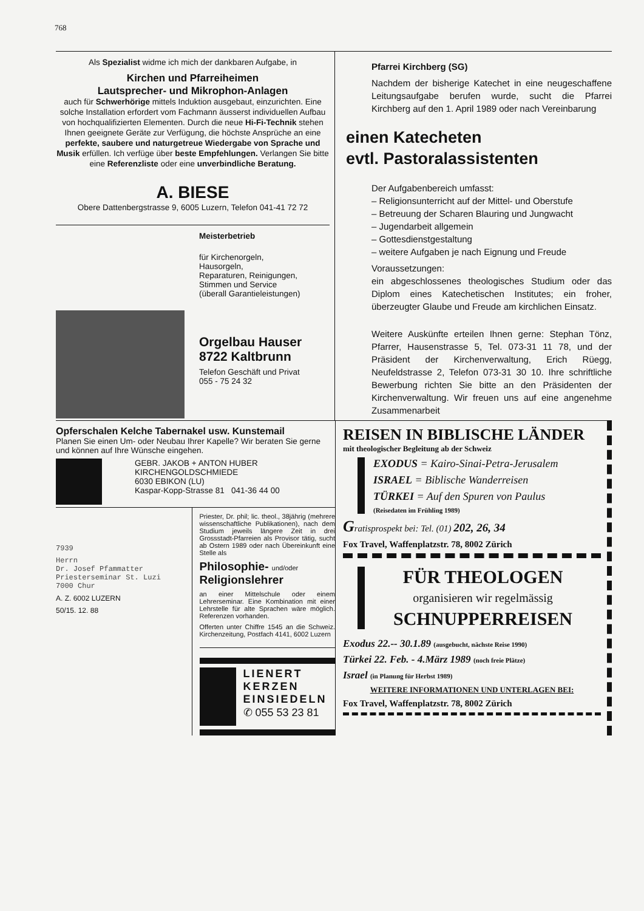768
Als Spezialist widme ich mich der dankbaren Aufgabe, in
Kirchen und Pfarreiheimen
Lautsprecher- und Mikrophon-Anlagen
auch für Schwerhörige mittels Induktion ausgebaut, einzurichten. Eine solche Installation erfordert vom Fachmann äusserst individuellen Aufbau von hochqualifizierten Elementen. Durch die neue Hi-Fi-Technik stehen Ihnen geeignete Geräte zur Verfügung, die höchste Ansprüche an eine perfekte, saubere und naturgetreue Wiedergabe von Sprache und Musik erfüllen. Ich verfüge über beste Empfehlungen. Verlangen Sie bitte eine Referenzliste oder eine unverbindliche Beratung.
A. BIESE
Obere Dattenbergstrasse 9, 6005 Luzern, Telefon 041-41 72 72
Meisterbetrieb
für Kirchenorgeln,
Hausorgeln,
Reparaturen, Reinigungen,
Stimmen und Service
(überall Garantieleistungen)
Orgelbau Hauser
8722 Kaltbrunn
Telefon Geschäft und Privat
055 - 75 24 32
Pfarrei Kirchberg (SG)
Nachdem der bisherige Katechet in eine neugeschaffene Leitungsaufgabe berufen wurde, sucht die Pfarrei Kirchberg auf den 1. April 1989 oder nach Vereinbarung
einen Katecheten
evtl. Pastoralassistenten
Der Aufgabenbereich umfasst:
– Religionsunterricht auf der Mittel- und Oberstufe
– Betreuung der Scharen Blauring und Jungwacht
– Jugendarbeit allgemein
– Gottesdienstgestaltung
– weitere Aufgaben je nach Eignung und Freude
Voraussetzungen:
ein abgeschlossenes theologisches Studium oder das Diplom eines Katechetischen Institutes; ein froher, überzeugter Glaube und Freude am kirchlichen Einsatz.
Weitere Auskünfte erteilen Ihnen gerne: Stephan Tönz, Pfarrer, Hausenstrasse 5, Tel. 073-31 11 78, und der Präsident der Kirchenverwaltung, Erich Rüegg, Neufeldstrasse 2, Telefon 073-31 30 10. Ihre schriftliche Bewerbung richten Sie bitte an den Präsidenten der Kirchenverwaltung. Wir freuen uns auf eine angenehme Zusammenarbeit
Opferschalen Kelche Tabernakel usw. Kunstemail
Planen Sie einen Um- oder Neubau Ihrer Kapelle? Wir beraten Sie gerne und können auf Ihre Wünsche eingehen.
GEBR. JAKOB + ANTON HUBER
KIRCHENGOLDSCHMIEDE
6030 EBIKON (LU)
Kaspar-Kopp-Strasse 81 041-36 44 00
7939
Herrn
Dr. Josef Pfammatter
Priesterseminar St. Luzi
7000 Chur
A. Z. 6002 LUZERN
50/15. 12. 88
Priester, Dr. phil; lic. theol., 38jährig (mehrere wissenschaftliche Publikationen), nach dem Studium jeweils längere Zeit in drei Grossstadt-Pfarreien als Provisor tätig, sucht ab Ostern 1989 oder nach Übereinkunft eine Stelle als
Philosophie- und/oder
Religionslehrer
an einer Mittelschule oder einem Lehrerseminar. Eine Kombination mit einer Lehrstelle für alte Sprachen wäre möglich. Referenzen vorhanden.
Offerten unter Chiffre 1545 an die Schweiz. Kirchenzeitung, Postfach 4141, 6002 Luzern
LIENERT
KERZEN
EINSIEDELN
✆ 055 53 23 81
REISEN IN BIBLISCHE LÄNDER
mit theologischer Begleitung ab der Schweiz
EXODUS = Kairo-Sinai-Petra-Jerusalem
ISRAEL = Biblische Wanderreisen
TÜRKEI = Auf den Spuren von Paulus
(Reisedaten im Frühling 1989)
Gratisprospekt bei: Tel. (01) 202, 26, 34
Fox Travel, Waffenplatzstr. 78, 8002 Zürich
FÜR THEOLOGEN
organisieren wir regelmässig
SCHNUPPERREISEN
Exodus 22.-- 30.1.89 (ausgebucht, nächste Reise 1990)
Türkei 22. Feb. - 4.März 1989 (noch freie Plätze)
Israel (in Planung für Herbst 1989)
WEITERE INFORMATIONEN UND UNTERLAGEN BEI:
Fox Travel, Waffenplatzstr. 78, 8002 Zürich